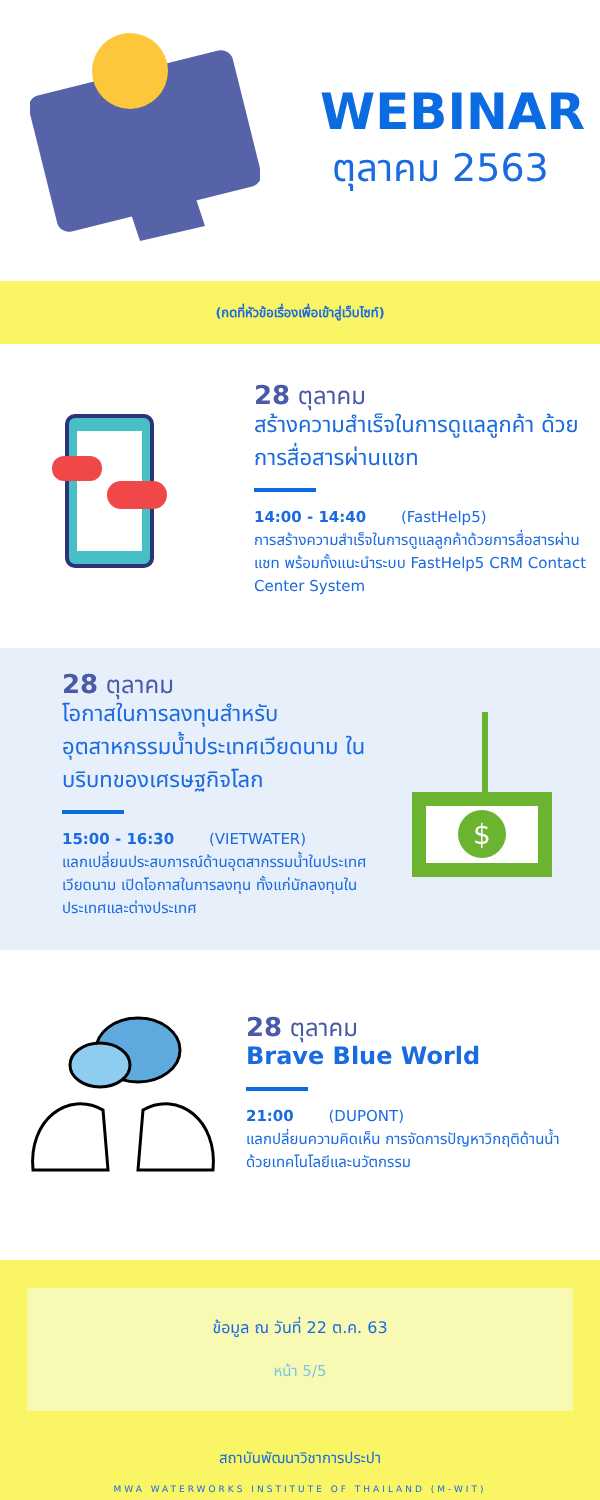WEBINAR
ตุลาคม 2563
(กดที่หัวข้อเรื่องเพื่อเข้าสู่เว็บไซท์)
28 ตุลาคม
สร้างความสำเร็จในการดูแลลูกค้า ด้วยการสื่อสารผ่านแชท
14:00 - 14:40 (FastHelp5)
การสร้างความสำเร็จในการดูแลลูกค้าด้วยการสื่อสารผ่านแชท พร้อมทั้งแนะนำระบบ FastHelp5 CRM Contact Center System
28 ตุลาคม
โอกาสในการลงทุนสำหรับ อุตสาหกรรมน้ำประเทศเวียดนาม ในบริบทของเศรษฐกิจโลก
15:00 - 16:30 (VIETWATER)
แลกเปลี่ยนประสบการณ์ด้านอุตสากรรมน้ำในประเทศเวียดนาม เปิดโอกาสในการลงทุน ทั้งแก่นักลงทุนในประเทศและต่างประเทศ
$
28 ตุลาคม
Brave Blue World
21:00 (DUPONT)
แลกปลี่ยนความคิดเห็น การจัดการปัญหาวิกฤติด้านน้ำด้วยเทคโนโลยีและนวัตกรรม
ข้อมูล ณ วันที่ 22 ต.ค. 63
หน้า 5/5
สถาบันพัฒนาวิชาการประปา
MWA WATERWORKS INSTITUTE OF THAILAND (M-WIT)